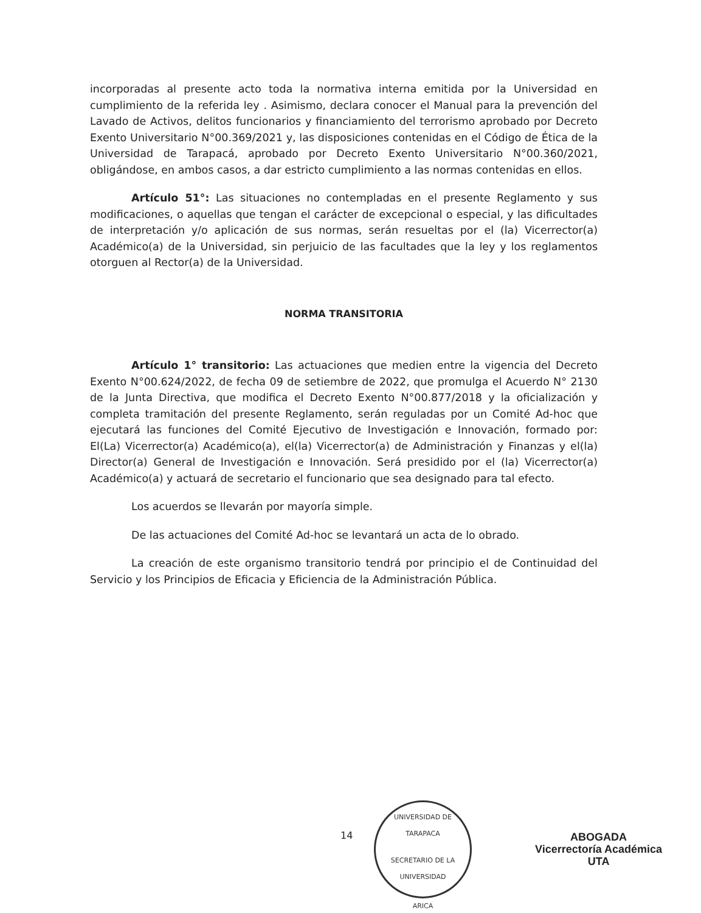incorporadas al presente acto toda la normativa interna emitida por la Universidad en cumplimiento de la referida ley . Asimismo, declara conocer el Manual para la prevención del Lavado de Activos, delitos funcionarios y financiamiento del terrorismo aprobado por Decreto Exento Universitario N°00.369/2021 y, las disposiciones contenidas en el Código de Ética de la Universidad de Tarapacá, aprobado por Decreto Exento Universitario N°00.360/2021, obligándose, en ambos casos, a dar estricto cumplimiento a las normas contenidas en ellos.
Artículo 51°: Las situaciones no contempladas en el presente Reglamento y sus modificaciones, o aquellas que tengan el carácter de excepcional o especial, y las dificultades de interpretación y/o aplicación de sus normas, serán resueltas por el (la) Vicerrector(a) Académico(a) de la Universidad, sin perjuicio de las facultades que la ley y los reglamentos otorguen al Rector(a) de la Universidad.
NORMA TRANSITORIA
Artículo 1° transitorio: Las actuaciones que medien entre la vigencia del Decreto Exento N°00.624/2022, de fecha 09 de setiembre de 2022, que promulga el Acuerdo N° 2130 de la Junta Directiva, que modifica el Decreto Exento N°00.877/2018 y la oficialización y completa tramitación del presente Reglamento, serán reguladas por un Comité Ad-hoc que ejecutará las funciones del Comité Ejecutivo de Investigación e Innovación, formado por: El(La) Vicerrector(a) Académico(a), el(la) Vicerrector(a) de Administración y Finanzas y el(la) Director(a) General de Investigación e Innovación. Será presidido por el (la) Vicerrector(a) Académico(a) y actuará de secretario el funcionario que sea designado para tal efecto.
Los acuerdos se llevarán por mayoría simple.
De las actuaciones del Comité Ad-hoc se levantará un acta de lo obrado.
La creación de este organismo transitorio tendrá por principio el de Continuidad del Servicio y los Principios de Eficacia y Eficiencia de la Administración Pública.
14
UNIVERSIDAD DE TARAPACA
SECRETARIO DE LA UNIVERSIDAD
ARICA
ABOGADA
Vicerrectoría Académica
UTA